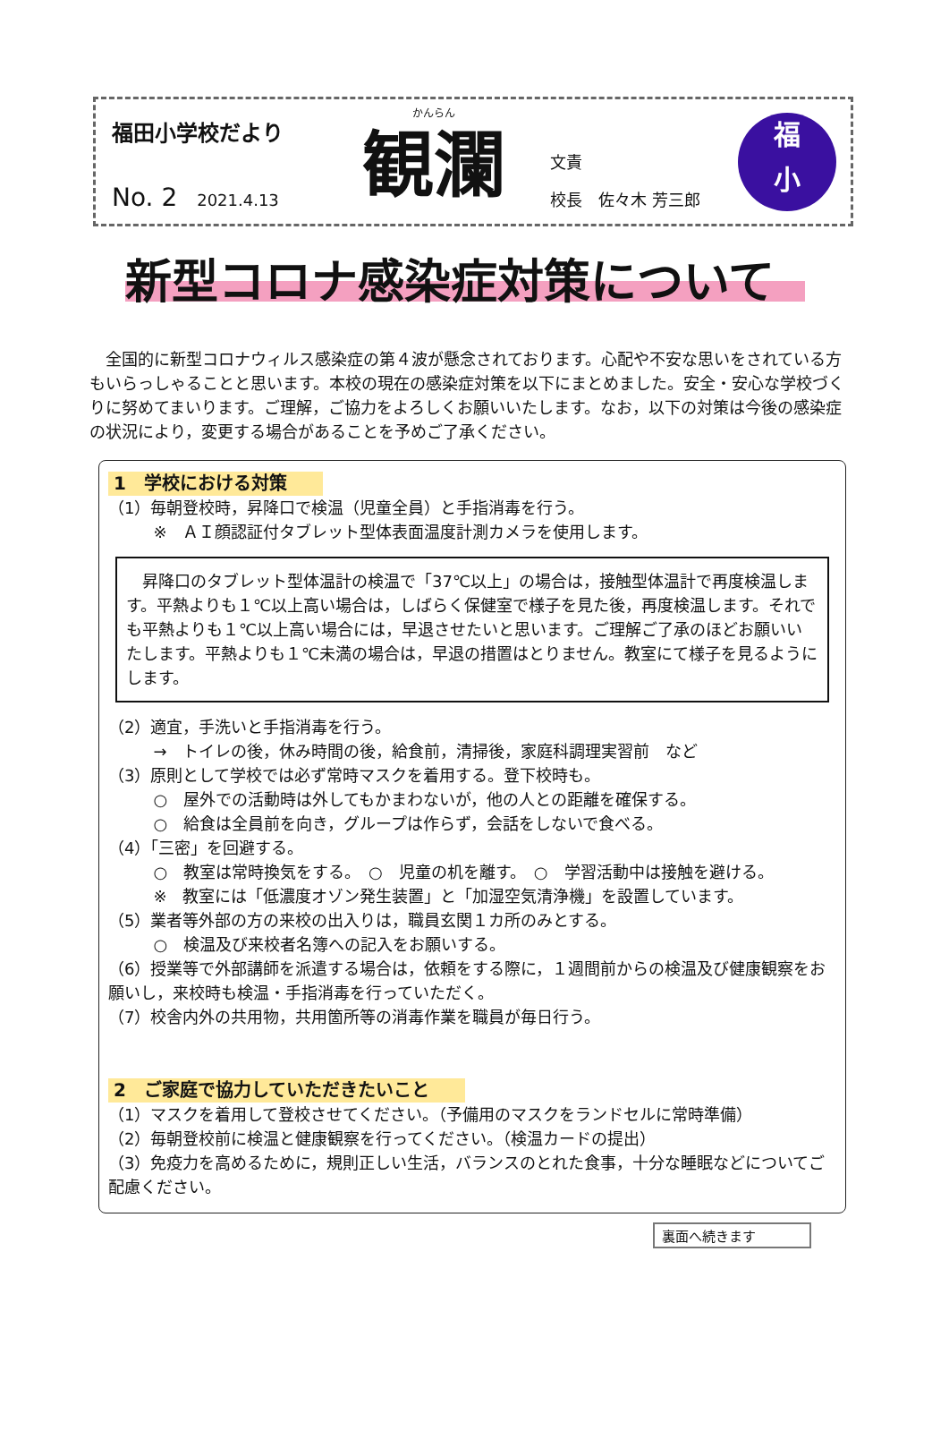福田小学校だより
No. 2 2021.4.13
かんらん
観瀾
文責
校長　佐々木 芳三郎
福
小
新型コロナ感染症対策について
全国的に新型コロナウィルス感染症の第４波が懸念されております。心配や不安な思いをされている方もいらっしゃることと思います。本校の現在の感染症対策を以下にまとめました。安全・安心な学校づくりに努めてまいります。ご理解，ご協力をよろしくお願いいたします。なお，以下の対策は今後の感染症の状況により，変更する場合があることを予めご了承ください。
1　学校における対策
（1）毎朝登校時，昇降口で検温（児童全員）と手指消毒を行う。
※　ＡＩ顔認証付タブレット型体表面温度計測カメラを使用します。
昇降口のタブレット型体温計の検温で「37℃以上」の場合は，接触型体温計で再度検温します。平熱よりも１℃以上高い場合は，しばらく保健室で様子を見た後，再度検温します。それでも平熱よりも１℃以上高い場合には，早退させたいと思います。ご理解ご了承のほどお願いいたします。平熱よりも１℃未満の場合は，早退の措置はとりません。教室にて様子を見るようにします。
（2）適宜，手洗いと手指消毒を行う。
→　トイレの後，休み時間の後，給食前，清掃後，家庭科調理実習前　など
（3）原則として学校では必ず常時マスクを着用する。登下校時も。
○　屋外での活動時は外してもかまわないが，他の人との距離を確保する。
○　給食は全員前を向き，グループは作らず，会話をしないで食べる。
（4）「三密」を回避する。
○　教室は常時換気をする。　○　児童の机を離す。　○　学習活動中は接触を避ける。
※　教室には「低濃度オゾン発生装置」と「加湿空気清浄機」を設置しています。
（5）業者等外部の方の来校の出入りは，職員玄関１カ所のみとする。
○　検温及び来校者名簿への記入をお願いする。
（6）授業等で外部講師を派遣する場合は，依頼をする際に，１週間前からの検温及び健康観察をお願いし，来校時も検温・手指消毒を行っていただく。
（7）校舎内外の共用物，共用箇所等の消毒作業を職員が毎日行う。
2　ご家庭で協力していただきたいこと
（1）マスクを着用して登校させてください。（予備用のマスクをランドセルに常時準備）
（2）毎朝登校前に検温と健康観察を行ってください。（検温カードの提出）
（3）免疫力を高めるために，規則正しい生活，バランスのとれた食事，十分な睡眠などについてご配慮ください。
裏面へ続きます